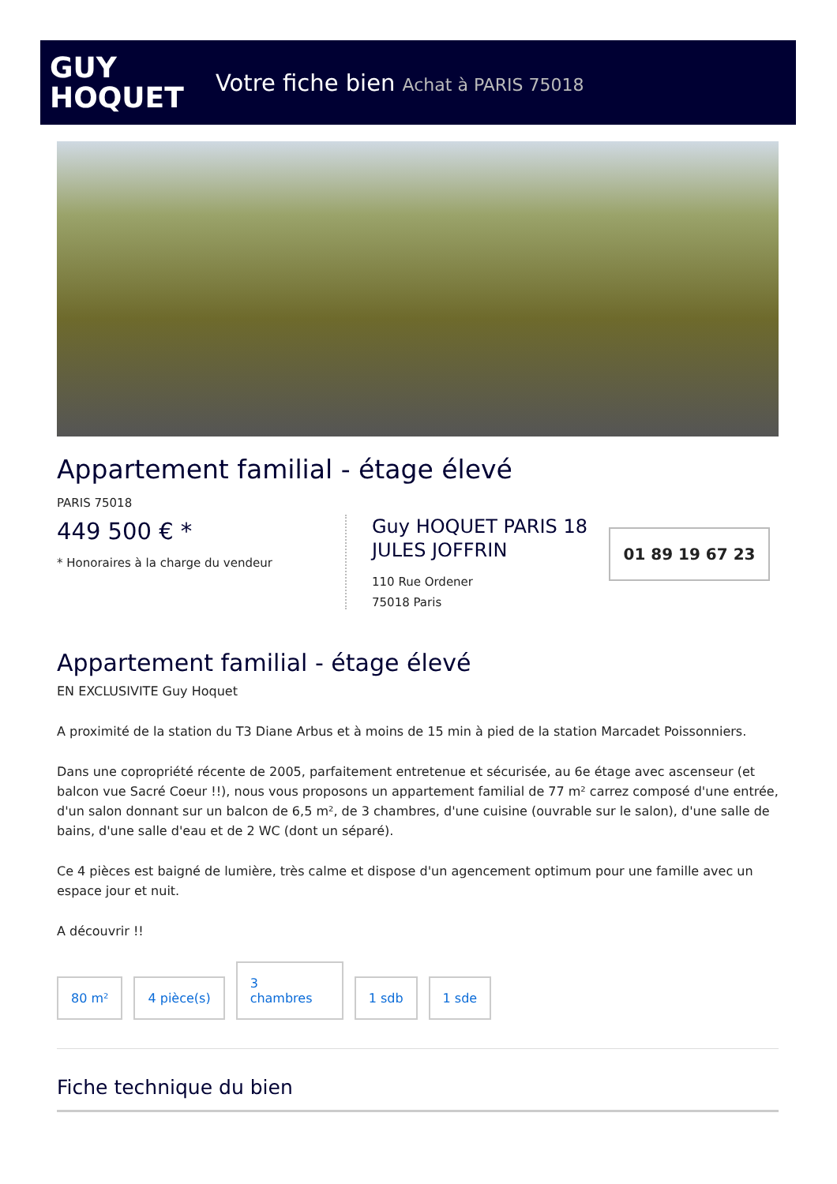GUY
HOQUET
Votre fiche bien Achat à PARIS 75018
Appartement familial - étage élevé
PARIS 75018
449 500 € *
* Honoraires à la charge du vendeur
Guy HOQUET PARIS 18 JULES JOFFRIN
110 Rue Ordener
75018 Paris
01 89 19 67 23
Appartement familial - étage élevé
EN EXCLUSIVITE Guy Hoquet
A proximité de la station du T3 Diane Arbus et à moins de 15 min à pied de la station Marcadet Poissonniers.
Dans une copropriété récente de 2005, parfaitement entretenue et sécurisée, au 6e étage avec ascenseur (et balcon vue Sacré Coeur !!), nous vous proposons un appartement familial de 77 m² carrez composé d'une entrée, d'un salon donnant sur un balcon de 6,5 m², de 3 chambres, d'une cuisine (ouvrable sur le salon), d'une salle de bains, d'une salle d'eau et de 2 WC (dont un séparé).
Ce 4 pièces est baigné de lumière, très calme et dispose d'un agencement optimum pour une famille avec un espace jour et nuit.
A découvrir !!
80 m²
4 pièce(s)
3
chambres
1 sdb
1 sde
Fiche technique du bien